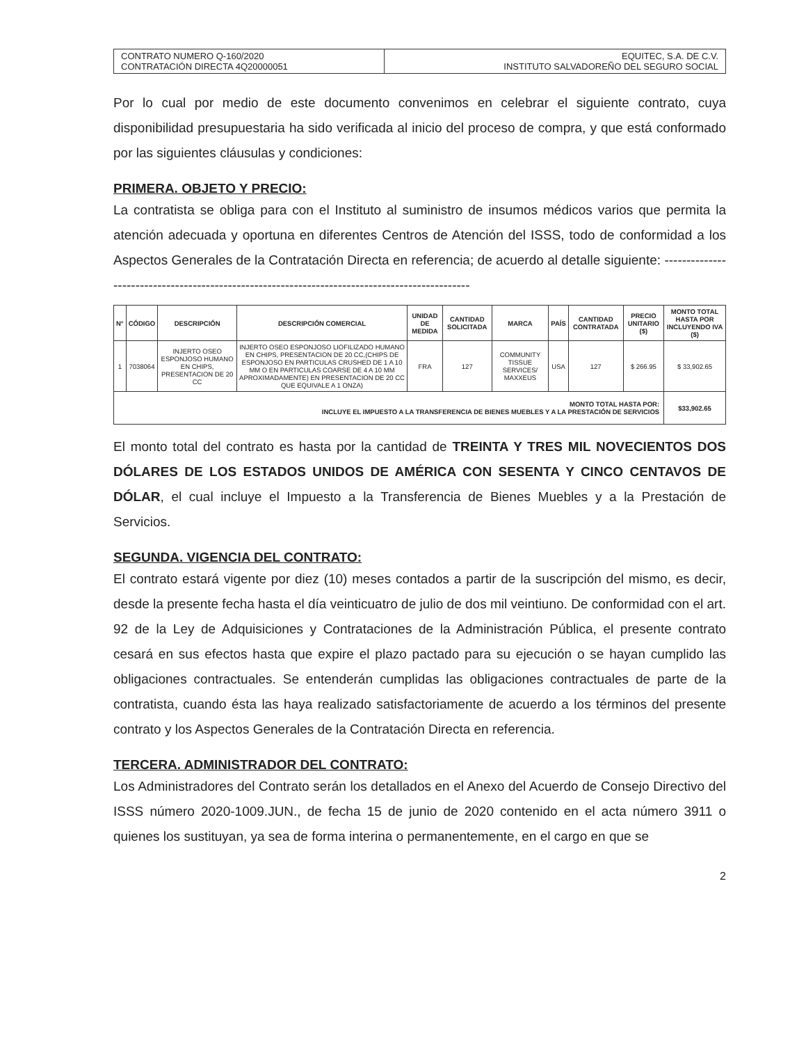| CONTRATO NUMERO Q-160/2020 CONTRATACIÓN DIRECTA 4Q20000051 | EQUITEC, S.A. DE C.V. INSTITUTO SALVADOREÑO DEL SEGURO SOCIAL |
Por lo cual por medio de este documento convenimos en celebrar el siguiente contrato, cuya disponibilidad presupuestaria ha sido verificada al inicio del proceso de compra, y que está conformado por las siguientes cláusulas y condiciones:
PRIMERA. OBJETO Y PRECIO:
La contratista se obliga para con el Instituto al suministro de insumos médicos varios que permita la atención adecuada y oportuna en diferentes Centros de Atención del ISSS, todo de conformidad a los Aspectos Generales de la Contratación Directa en referencia; de acuerdo al detalle siguiente: -----------------------------------------------------------------------------------------------
| N° | CÓDIGO | DESCRIPCIÓN | DESCRIPCIÓN COMERCIAL | UNIDAD DE MEDIDA | CANTIDAD SOLICITADA | MARCA | PAÍS | CANTIDAD CONTRATADA | PRECIO UNITARIO ($) | MONTO TOTAL HASTA POR INCLUYENDO IVA ($) |
| --- | --- | --- | --- | --- | --- | --- | --- | --- | --- | --- |
| 1 | 7038064 | INJERTO OSEO ESPONJOSO HUMANO EN CHIPS, PRESENTACION DE 20 CC | INJERTO OSEO ESPONJOSO LIOFILIZADO HUMANO EN CHIPS, PRESENTACION DE 20 CC,(CHIPS DE ESPONJOSO EN PARTICULAS CRUSHED DE 1 A 10 MM O EN PARTICULAS COARSE DE 4 A 10 MM APROXIMADAMENTE) EN PRESENTACION DE 20 CC QUE EQUIVALE A 1 ONZA) | FRA | 127 | COMMUNITY TISSUE SERVICES/ MAXXEUS | USA | 127 | $ 266.95 | $ 33,902.65 |
| MONTO TOTAL HASTA POR: INCLUYE EL IMPUESTO A LA TRANSFERENCIA DE BIENES MUEBLES Y A LA PRESTACIÓN DE SERVICIOS | | | | | | | | | | $33,902.65 |
El monto total del contrato es hasta por la cantidad de TREINTA Y TRES MIL NOVECIENTOS DOS DÓLARES DE LOS ESTADOS UNIDOS DE AMÉRICA CON SESENTA Y CINCO CENTAVOS DE DÓLAR, el cual incluye el Impuesto a la Transferencia de Bienes Muebles y a la Prestación de Servicios.
SEGUNDA. VIGENCIA DEL CONTRATO:
El contrato estará vigente por diez (10) meses contados a partir de la suscripción del mismo, es decir, desde la presente fecha hasta el día veinticuatro de julio de dos mil veintiuno. De conformidad con el art. 92 de la Ley de Adquisiciones y Contrataciones de la Administración Pública, el presente contrato cesará en sus efectos hasta que expire el plazo pactado para su ejecución o se hayan cumplido las obligaciones contractuales. Se entenderán cumplidas las obligaciones contractuales de parte de la contratista, cuando ésta las haya realizado satisfactoriamente de acuerdo a los términos del presente contrato y los Aspectos Generales de la Contratación Directa en referencia.
TERCERA. ADMINISTRADOR DEL CONTRATO:
Los Administradores del Contrato serán los detallados en el Anexo del Acuerdo de Consejo Directivo del ISSS número 2020-1009.JUN., de fecha 15 de junio de 2020 contenido en el acta número 3911 o quienes los sustituyan, ya sea de forma interina o permanentemente, en el cargo en que se
2